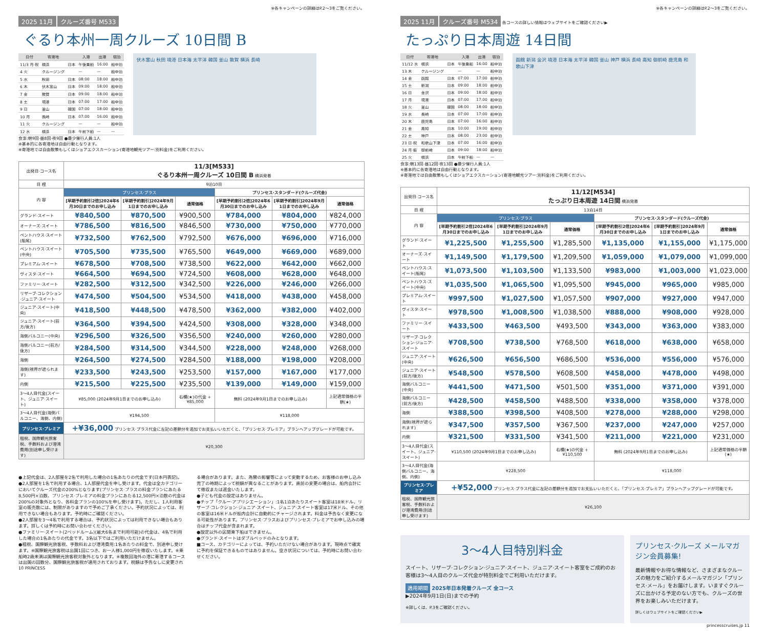※各キャンペーンの詳細はP.2〜3をご覧ください。
2025 11月 クルーズ番号 M533
ぐるり本州一周クルーズ 10日間 B
| 日付 | 寄港地 | | 入港 | 出港 | 宿泊 |
| --- | --- | --- | --- | --- | --- |
| 11/3 月·祝 | 横浜 | 日本 | 午後乗船 | 16:00 | 船中泊 |
| 4 火 | クルージング | | — | — | 船中泊 |
| 5 水 | 秋田 | 日本 | 08:00 | 18:00 | 船中泊 |
| 6 木 | 伏木富山 | 日本 | 09:00 | 18:00 | 船中泊 |
| 7 金 | 敦賀 | 日本 | 09:00 | 18:00 | 船中泊 |
| 8 土 | 境港 | 日本 | 07:00 | 17:00 | 船中泊 |
| 9 日 | 釜山 | 韓国 | 07:00 | 18:00 | 船中泊 |
| 10 月 | 長崎 | 日本 | 07:00 | 16:00 | 船中泊 |
| 11 火 | クルージング | | — | — | 船中泊 |
| 12 水 | 横浜 | 日本 | 午前下船 | — | — |
伏木富山 秋田 境港 日本海 太平洋 韓国 釜山 敦賀 横浜 長崎
食事:朝9回·昼8回·夜9回 ●最少催行人員:1人
※基本的に各寄港地は自由行動となります。
※寄港地では自由散策もしくはショアエクスカーション(寄港地観光ツアー:別料金)をご利用ください。
| 出発日·コース名 | 11/3[M533] ぐるり本州一周クルーズ 10日間 B 横浜発着 | | | | | |
| 日 程 | 9泊10日 | | | | | |
| 内 容 | プリンセス·プラス | | | プリンセス·スタンダード(クルーズ代金) | | |
| | [早期予約割引2倍]2024年6月30日までのお申し込み | [早期予約割引]2024年9月1日までのお申し込み | 通常価格 | [早期予約割引2倍]2024年6月30日までのお申し込み | [早期予約割引]2024年9月1日までのお申し込み | 通常価格 |
| グランド·スイート | ¥840,500 | ¥870,500 | ¥900,500 | ¥784,000 | ¥804,000 | ¥824,000 |
| オーナーズ·スイート | ¥786,500 | ¥816,500 | ¥846,500 | ¥730,000 | ¥750,000 | ¥770,000 |
| ペントハウス·スイート(船尾) | ¥732,500 | ¥762,500 | ¥792,500 | ¥676,000 | ¥696,000 | ¥716,000 |
| ペントハウス·スイート(中央) | ¥705,500 | ¥735,500 | ¥765,500 | ¥649,000 | ¥669,000 | ¥689,000 |
| プレミアム·スイート | ¥678,500 | ¥708,500 | ¥738,500 | ¥622,000 | ¥642,000 | ¥662,000 |
| ヴィスタ·スイート | ¥664,500 | ¥694,500 | ¥724,500 | ¥608,000 | ¥628,000 | ¥648,000 |
| ファミリー·スイート | ¥282,500 | ¥312,500 | ¥342,500 | ¥226,000 | ¥246,000 | ¥266,000 |
| リザーブ·コレクション·ジュニア·スイート | ¥474,500 | ¥504,500 | ¥534,500 | ¥418,000 | ¥438,000 | ¥458,000 |
| ジュニア·スイート(中央) | ¥418,500 | ¥448,500 | ¥478,500 | ¥362,000 | ¥382,000 | ¥402,000 |
| ジュニア·スイート(前方/後方) | ¥364,500 | ¥394,500 | ¥424,500 | ¥308,000 | ¥328,000 | ¥348,000 |
| 海側バルコニー(中央) | ¥296,500 | ¥326,500 | ¥356,500 | ¥240,000 | ¥260,000 | ¥280,000 |
| 海側バルコニー(前方/後方) | ¥284,500 | ¥314,500 | ¥344,500 | ¥228,000 | ¥248,000 | ¥268,000 |
| 海側 | ¥264,500 | ¥274,500 | ¥284,500 | ¥188,000 | ¥198,000 | ¥208,000 |
| 海側(視界が遮られます) | ¥233,500 | ¥243,500 | ¥253,500 | ¥157,000 | ¥167,000 | ¥177,000 |
| 内側 | ¥215,500 | ¥225,500 | ¥235,500 | ¥139,000 | ¥149,000 | ¥159,000 |
| 3〜4人目代金(スイート、ジュニア·スイート) | ¥85,000 (2024年9月1日までのお申し込み) | | 右欄(★)の代金 +¥85,000 | 無料 (2024年9月1日までのお申し込み) | | 上記通常価格の半額(★) |
| 3〜4人目代金(海側バルコニー、海側、内側) | ¥194,500 | | | ¥118,000 | | |
| プリンセス·プレミア | +¥36,000 プリンセス·プラス代金に左記の差額分を追加でお支払いいただくと、「プリンセス·プレミア」プランへアップグレードが可能です。 | | | | | |
| 租税、国際観光旅客税、手数料および港湾費用(別途申し受けます) | ¥20,300 | | | | | |
●上記代金は、2人部屋を2名で利用した場合の1名あたりの代金です(日本円表記)。
●2人部屋を1名で利用する場合、1人部屋代金を申し受けます。代金は全カテゴリーにおいてクルーズ代金の200%となります(プリンセス·プラスの料金プランにあたる8,500円×泊数、プリンセス·プレミアの料金プランにあたる12,500円×泊数の代金は200%の対象外となり、各料金プランの100%を申し受けます)。ただし、1人利用客室の販売数には、制限がありますので予めご了承ください。予約状況によっては、利用できない場合もあります。予約時にご確認ください。
●2人部屋を3〜4名で利用する場合は、予約状況によっては利用できない場合もあります。詳しくは予約時にお問い合わせください。
●ファミリー·スイート(2ベッドルーム)(最大6名まで利用可能)の代金は、4名で利用した場合の1名あたりの代金です。3名以下ではご利用いただけません。
●租税、国際観光旅客税、手数料および港湾費用:1名あたりの料金で、別途申し受けます。※国際観光旅客税は出国1回につき、お一人様1,000円を徴収いたします。※乗船時2歳未満は国際観光旅客税対象外となります。※複数回海外の港に寄港するコースは出国の回数分、国際観光旅客税が適用されております。税額は予告なしに変更される場合があります。また、為替の影響等によって変動するため、お客様のお申し込み完了の時期によって税額が異なることがあります。直前の変更の場合は、船内会計にて徴収または返金いたします。
●子ども代金の設定はありません。
●チップ「クルー·アプリシエーション」:1名1泊あたりスイート客室は18米ドル、リザーブ·コレクション·ジュニア·スイート、ジュニア·スイート客室は17米ドル、その他の客室は16米ドルが船内会計に自動的にチャージされます。料金は予告なく変更になる可能性があります。プリンセス·プラスおよびプリンセス·プレミアでお申し込みの場合はチップ代金が含まれます。
●設定以外の区間乗下船はできません。
●グランド·スイートはダブルベッドのみとなります。
■コース、カテゴリーによっては、予約いただけない場合があります。現時点で確実に予約を保証できるものではありません。空き状況については、予約時にお問い合わせください。
10 PRINCESS
※各キャンペーンの詳細はP.2〜3をご覧ください。
2025 11月 クルーズ番号 M534 各コースの詳しい情報はウェブサイトをご確認ください▶
たっぷり日本周遊 14日間
| 日付 | 寄港地 | | 入港 | 出港 | 宿泊 |
| --- | --- | --- | --- | --- | --- |
| 11/12 水 | 横浜 | 日本 | 午後乗船 | 16:00 | 船中泊 |
| 13 木 | クルージング | | — | — | 船中泊 |
| 14 金 | 函館 | 日本 | 07:00 | 17:00 | 船中泊 |
| 15 土 | 新潟 | 日本 | 09:00 | 18:00 | 船中泊 |
| 16 日 | 金沢 | 日本 | 09:00 | 18:00 | 船中泊 |
| 17 月 | 境港 | 日本 | 07:00 | 17:00 | 船中泊 |
| 18 火 | 釜山 | 韓国 | 08:00 | 18:00 | 船中泊 |
| 19 水 | 長崎 | 日本 | 07:00 | 17:00 | 船中泊 |
| 20 木 | 鹿児島 | 日本 | 07:00 | 16:00 | 船中泊 |
| 21 金 | 高知 | 日本 | 10:00 | 19:00 | 船中泊 |
| 22 土 | 神戸 | 日本 | 08:00 | 23:00 | 船中泊 |
| 23 日·祝 | 和歌山下津 | 日本 | 07:00 | 16:00 | 船中泊 |
| 24 月·振 | 御前崎 | 日本 | 09:00 | 18:00 | 船中泊 |
| 25 火 | 横浜 | 日本 | 午前下船 | — | — |
函館 新潟 金沢 境港 日本海 太平洋 韓国 釜山 神戸 横浜 長崎 高知 御前崎 鹿児島 和歌山下津
食事:朝13回·昼12回·夜13回 ●最少催行人員:1人
※基本的に各寄港地は自由行動となります。
※寄港地では自由散策もしくはショアエクスカーション(寄港地観光ツアー:別料金)をご利用ください。
| 出発日·コース名 | 11/12[M534] たっぷり日本周遊 14日間 横浜発着 | | | | | |
| 日 程 | 13泊14日 | | | | | |
| 内 容 | プリンセス·プラス | | | プリンセス·スタンダード(クルーズ代金) | | |
| | [早期予約割引2倍]2024年6月30日までのお申し込み | [早期予約割引]2024年9月1日までのお申し込み | 通常価格 | [早期予約割引2倍]2024年6月30日までのお申し込み | [早期予約割引]2024年9月1日までのお申し込み | 通常価格 |
| グランド·スイート | ¥1,225,500 | ¥1,255,500 | ¥1,285,500 | ¥1,135,000 | ¥1,155,000 | ¥1,175,000 |
| オーナーズ·スイート | ¥1,149,500 | ¥1,179,500 | ¥1,209,500 | ¥1,059,000 | ¥1,079,000 | ¥1,099,000 |
| ペントハウス·スイート(船尾) | ¥1,073,500 | ¥1,103,500 | ¥1,133,500 | ¥983,000 | ¥1,003,000 | ¥1,023,000 |
| ペントハウス·スイート(中央) | ¥1,035,500 | ¥1,065,500 | ¥1,095,500 | ¥945,000 | ¥965,000 | ¥985,000 |
| プレミアム·スイート | ¥997,500 | ¥1,027,500 | ¥1,057,500 | ¥907,000 | ¥927,000 | ¥947,000 |
| ヴィスタ·スイート | ¥978,500 | ¥1,008,500 | ¥1,038,500 | ¥888,000 | ¥908,000 | ¥928,000 |
| ファミリー·スイート | ¥433,500 | ¥463,500 | ¥493,500 | ¥343,000 | ¥363,000 | ¥383,000 |
| リザーブ·コレクション·ジュニア·スイート | ¥708,500 | ¥738,500 | ¥768,500 | ¥618,000 | ¥638,000 | ¥658,000 |
| ジュニア·スイート(中央) | ¥626,500 | ¥656,500 | ¥686,500 | ¥536,000 | ¥556,000 | ¥576,000 |
| ジュニア·スイート(前方/後方) | ¥548,500 | ¥578,500 | ¥608,500 | ¥458,000 | ¥478,000 | ¥498,000 |
| 海側バルコニー(中央) | ¥441,500 | ¥471,500 | ¥501,500 | ¥351,000 | ¥371,000 | ¥391,000 |
| 海側バルコニー(前方/後方) | ¥428,500 | ¥458,500 | ¥488,500 | ¥338,000 | ¥358,000 | ¥378,000 |
| 海側 | ¥388,500 | ¥398,500 | ¥408,500 | ¥278,000 | ¥288,000 | ¥298,000 |
| 海側(視界が遮られます) | ¥347,500 | ¥357,500 | ¥367,500 | ¥237,000 | ¥247,000 | ¥257,000 |
| 内側 | ¥321,500 | ¥331,500 | ¥341,500 | ¥211,000 | ¥221,000 | ¥231,000 |
| 3〜4人目代金(スイート、ジュニア·スイート) | ¥110,500 (2024年9月1日までのお申し込み) | | 右欄(★)の代金 +¥110,500 | 無料 (2024年9月1日までのお申し込み) | | 上記通常価格の半額(★) |
| 3〜4人目代金(海側バルコニー、海側、内側) | ¥228,500 | | | ¥118,000 | | |
| プリンセス·プレミア | +¥52,000 プリンセス·プラス代金に左記の差額分を追加でお支払いいただくと、「プリンセス·プレミア」プランへアップグレードが可能です。 | | | | | |
| 租税、国際観光旅客税、手数料および港湾費用(別途申し受けます) | ¥26,100 | | | | | |
3〜4人目特別料金
スイート、リザーブ·コレクション·ジュニア·スイート、ジュニア·スイート客室をご成約のお客様は3〜4人目のクルーズ代金が特別料金でご利用いただけます。
適用期間 2025年日本発着クルーズ 全コース
▶2024年9月1日(日)までの予約
※詳しくは、P.3をご確認ください。
プリンセス·クルーズ メールマガジン会員募集!
最新情報やお得な情報など、さまざまなクルーズの魅力をご紹介するメールマガジン「プリンセス·メール」をお届けします。いますぐクルーズに出かける予定のない方でも、クルーズの世界をお楽しみいただけます。
詳しくはウェブサイトをご確認ください▶
princesscruises.jp 11